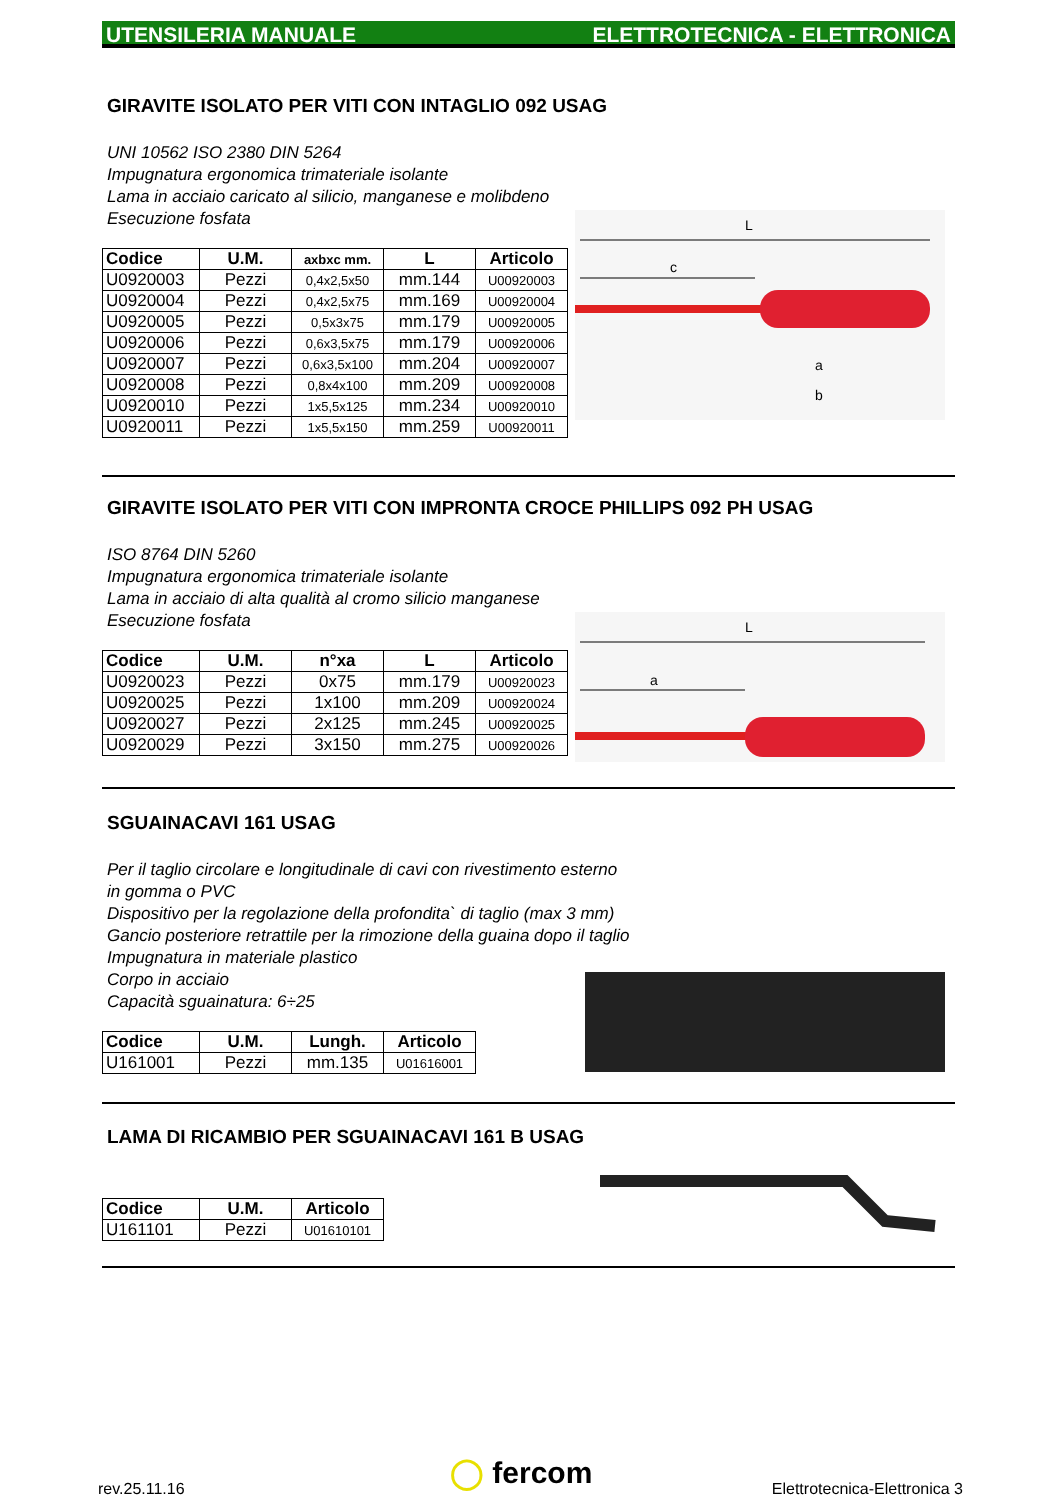UTENSILERIA MANUALE ELETTROTECNICA - ELETTRONICA
GIRAVITE ISOLATO PER VITI CON INTAGLIO 092 USAG
UNI 10562 ISO 2380 DIN 5264
Impugnatura ergonomica trimateriale isolante
Lama in acciaio caricato al silicio, manganese e molibdeno
Esecuzione fosfata
L
c
a
b
| Codice | U.M. | axbxc mm. | L | Articolo |
| --- | --- | --- | --- | --- |
| U0920003 | Pezzi | 0,4x2,5x50 | mm.144 | U00920003 |
| U0920004 | Pezzi | 0,4x2,5x75 | mm.169 | U00920004 |
| U0920005 | Pezzi | 0,5x3x75 | mm.179 | U00920005 |
| U0920006 | Pezzi | 0,6x3,5x75 | mm.179 | U00920006 |
| U0920007 | Pezzi | 0,6x3,5x100 | mm.204 | U00920007 |
| U0920008 | Pezzi | 0,8x4x100 | mm.209 | U00920008 |
| U0920010 | Pezzi | 1x5,5x125 | mm.234 | U00920010 |
| U0920011 | Pezzi | 1x5,5x150 | mm.259 | U00920011 |
GIRAVITE ISOLATO PER VITI CON IMPRONTA CROCE PHILLIPS 092 PH USAG
ISO 8764 DIN 5260
Impugnatura ergonomica trimateriale isolante
Lama in acciaio di alta qualità al cromo silicio manganese
Esecuzione fosfata
L
a
| Codice | U.M. | n°xa | L | Articolo |
| --- | --- | --- | --- | --- |
| U0920023 | Pezzi | 0x75 | mm.179 | U00920023 |
| U0920025 | Pezzi | 1x100 | mm.209 | U00920024 |
| U0920027 | Pezzi | 2x125 | mm.245 | U00920025 |
| U0920029 | Pezzi | 3x150 | mm.275 | U00920026 |
SGUAINACAVI 161 USAG
Per il taglio circolare e longitudinale di cavi con rivestimento esterno
in gomma o PVC
Dispositivo per la regolazione della profondita` di taglio (max 3 mm)
Gancio posteriore retrattile per la rimozione della guaina dopo il taglio
Impugnatura in materiale plastico
Corpo in acciaio
Capacità sguainatura: 6÷25
| Codice | U.M. | Lungh. | Articolo |
| --- | --- | --- | --- |
| U161001 | Pezzi | mm.135 | U01616001 |
LAMA DI RICAMBIO PER SGUAINACAVI 161 B USAG
| Codice | U.M. | Articolo |
| --- | --- | --- |
| U161101 | Pezzi | U01610101 |
rev.25.11.16 ◯ fercom Elettrotecnica-Elettronica 3